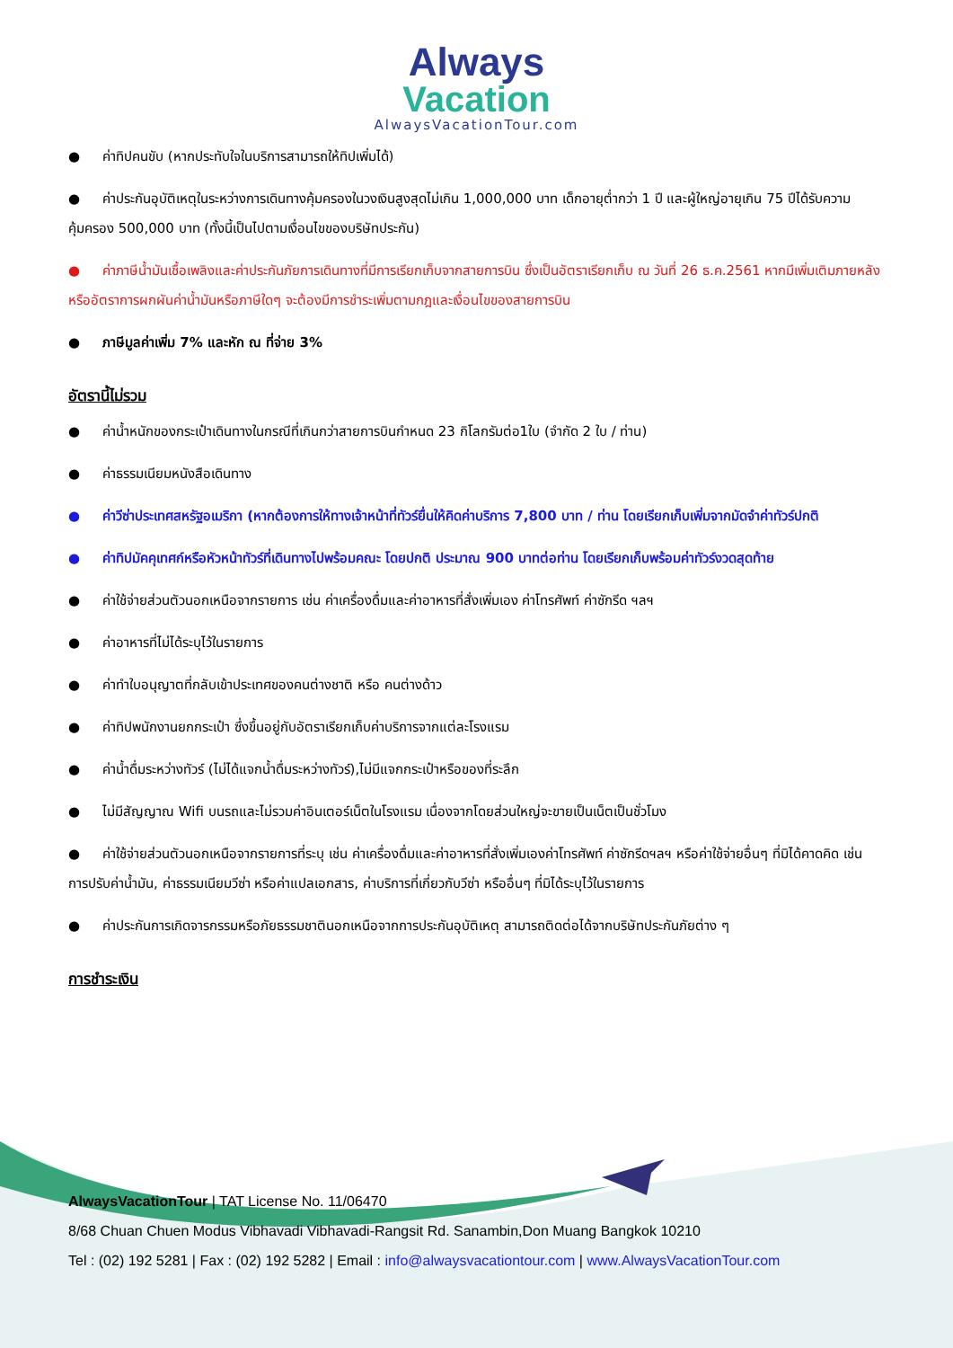Always
Vacation
AlwaysVacationTour.com
● ค่าทิปคนขับ (หากประทับใจในบริการสามารถให้ทิปเพิ่มได้)
● ค่าประกันอุบัติเหตุในระหว่างการเดินทางคุ้มครองในวงเงินสูงสุดไม่เกิน 1,000,000 บาท เด็กอายุต่ำกว่า 1 ปี และผู้ใหญ่อายุเกิน 75 ปีได้รับความคุ้มครอง 500,000 บาท (ทั้งนี้เป็นไปตามเงื่อนไขของบริษัทประกัน)
● ค่าภาษีน้ำมันเชื้อเพลิงและค่าประกันภัยการเดินทางที่มีการเรียกเก็บจากสายการบิน ซึ่งเป็นอัตราเรียกเก็บ ณ วันที่ 26 ธ.ค.2561 หากมีเพิ่มเติมภายหลังหรืออัตราการผกผันค่าน้ำมันหรือภาษีใดๆ จะต้องมีการชำระเพิ่มตามกฎและเงื่อนไขของสายการบิน
● ภาษีมูลค่าเพิ่ม 7% และหัก ณ ที่จ่าย 3%
อัตรานี้ไม่รวม
● ค่าน้ำหนักของกระเป๋าเดินทางในกรณีที่เกินกว่าสายการบินกำหนด 23 กิโลกรัมต่อ1ใบ (จำกัด 2 ใบ / ท่าน)
● ค่าธรรมเนียมหนังสือเดินทาง
● ค่าวีซ่าประเทศสหรัฐอเมริกา (หากต้องการให้ทางเจ้าหน้าที่ทัวร์ยื่นให้คิดค่าบริการ 7,800 บาท / ท่าน โดยเรียกเก็บเพิ่มจากมัดจำค่าทัวร์ปกติ
● ค่าทิปมัคคุเทศก์หรือหัวหน้าทัวร์ที่เดินทางไปพร้อมคณะ โดยปกติ ประมาณ 900 บาทต่อท่าน โดยเรียกเก็บพร้อมค่าทัวร์งวดสุดท้าย
● ค่าใช้จ่ายส่วนตัวนอกเหนือจากรายการ เช่น ค่าเครื่องดื่มและค่าอาหารที่สั่งเพิ่มเอง ค่าโทรศัพท์ ค่าซักรีด ฯลฯ
● ค่าอาหารที่ไม่ได้ระบุไว้ในรายการ
● ค่าทำใบอนุญาตที่กลับเข้าประเทศของคนต่างชาติ หรือ คนต่างด้าว
● ค่าทิปพนักงานยกกระเป๋า ซึ่งขึ้นอยู่กับอัตราเรียกเก็บค่าบริการจากแต่ละโรงแรม
● ค่าน้ำดื่มระหว่างทัวร์ (ไม่ได้แจกน้ำดื่มระหว่างทัวร์),ไม่มีแจกกระเป๋าหรือของที่ระลึก
● ไม่มีสัญญาณ Wifi บนรถและไม่รวมค่าอินเตอร์เน็ตในโรงแรม เนื่องจากโดยส่วนใหญ่จะขายเป็นเน็ตเป็นชั่วโมง
● ค่าใช้จ่ายส่วนตัวนอกเหนือจากรายการที่ระบุ เช่น ค่าเครื่องดื่มและค่าอาหารที่สั่งเพิ่มเองค่าโทรศัพท์ ค่าซักรีดฯลฯ หรือค่าใช้จ่ายอื่นๆ ที่มิได้คาดคิด เช่น การปรับค่าน้ำมัน, ค่าธรรมเนียมวีซ่า หรือค่าแปลเอกสาร, ค่าบริการที่เกี่ยวกับวีซ่า หรืออื่นๆ ที่มิได้ระบุไว้ในรายการ
● ค่าประกันการเกิดจารกรรมหรือภัยธรรมชาตินอกเหนือจากการประกันอุบัติเหตุ สามารถติดต่อได้จากบริษัทประกันภัยต่าง ๆ
การชำระเงิน
AlwaysVacationTour | TAT License No. 11/06470
8/68 Chuan Chuen Modus Vibhavadi Vibhavadi-Rangsit Rd. Sanambin,Don Muang Bangkok 10210
Tel : (02) 192 5281 | Fax : (02) 192 5282 | Email : info@alwaysvacationtour.com | www.AlwaysVacationTour.com